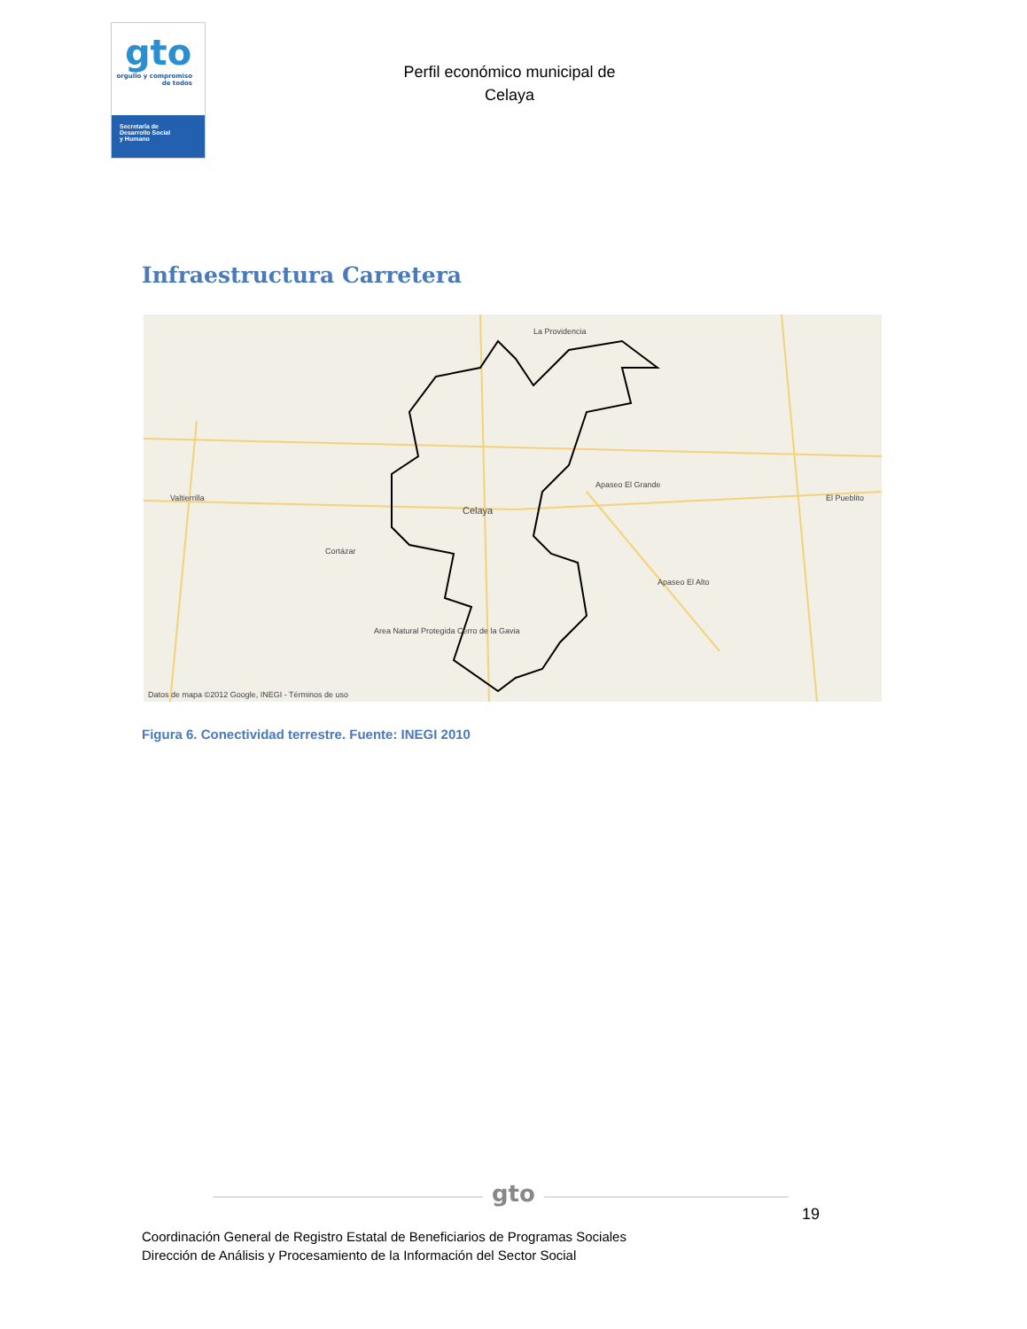gto
orgullo y compromiso de todos
Secretaría de
Desarrollo Social
y Humano
Perfil económico municipal de
Celaya
Infraestructura Carretera
Celaya
Cortázar
Apaseo El Grande
Apaseo El Alto
Area Natural Protegida Cerro de la Gavia
El Pueblito
La Providencia
Valtierrilla
Datos de mapa ©2012 Google, INEGI - Términos de uso
Figura 6. Conectividad terrestre. Fuente: INEGI 2010
gto
19
Coordinación General de Registro Estatal de Beneficiarios de Programas Sociales
Dirección de Análisis y Procesamiento de la Información del Sector Social